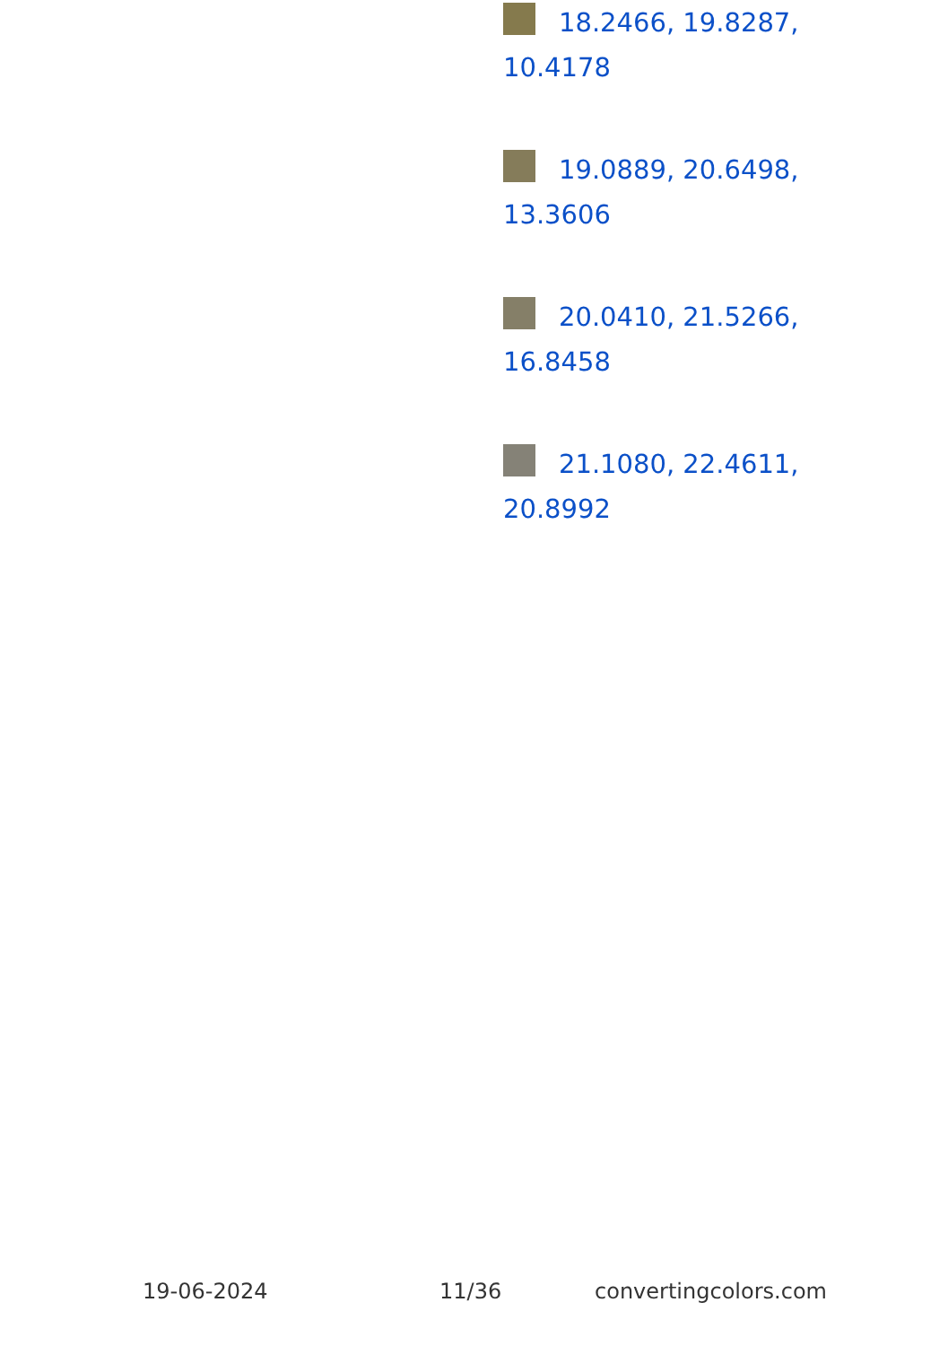18.2466, 19.8287, 10.4178
19.0889, 20.6498, 13.3606
20.0410, 21.5266, 16.8458
21.1080, 22.4611, 20.8992
19-06-2024 11/36 convertingcolors.com